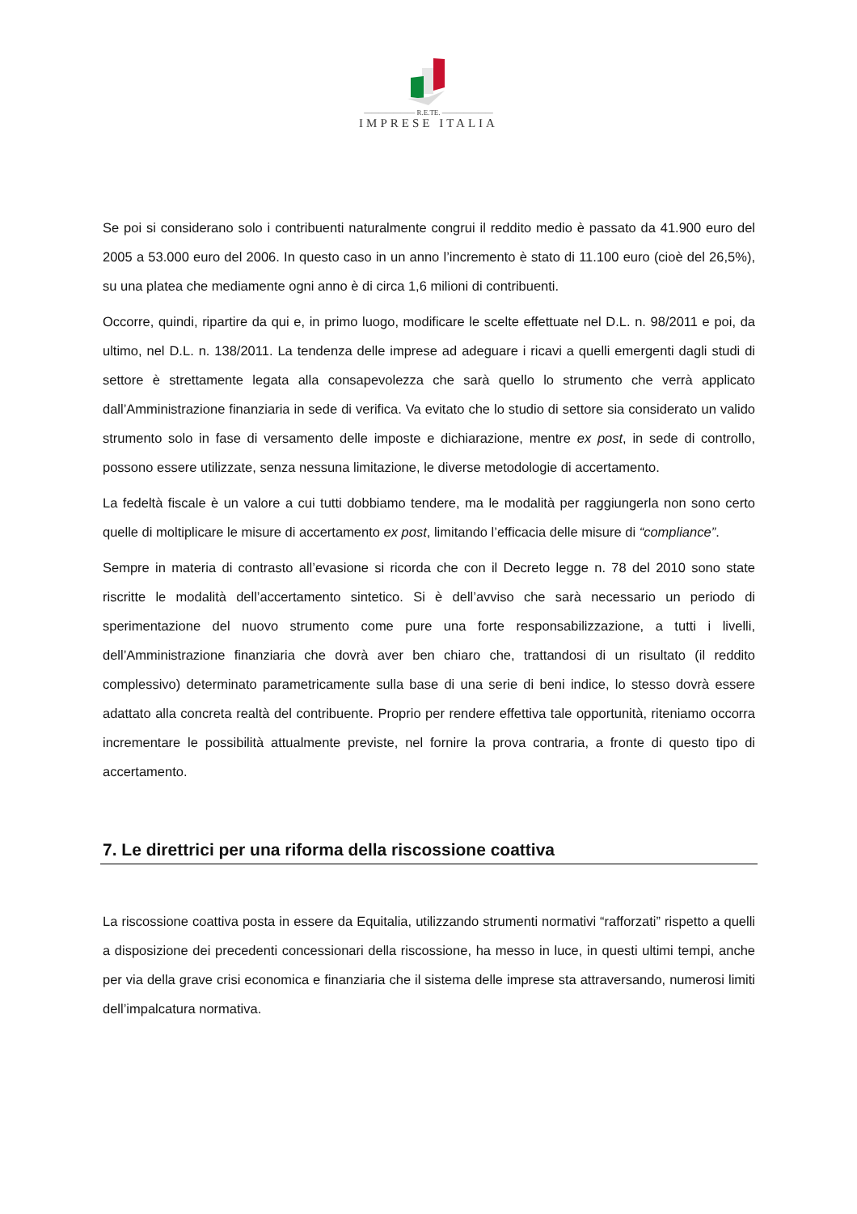——————— R.E.TE. ———————
IMPRESE ITALIA
Se poi si considerano solo i contribuenti naturalmente congrui il reddito medio è passato da 41.900 euro del 2005 a 53.000 euro del 2006. In questo caso in un anno l’incremento è stato di 11.100 euro (cioè del 26,5%), su una platea che mediamente ogni anno è di circa 1,6 milioni di contribuenti.
Occorre, quindi, ripartire da qui e, in primo luogo, modificare le scelte effettuate nel D.L. n. 98/2011 e poi, da ultimo, nel D.L. n. 138/2011. La tendenza delle imprese ad adeguare i ricavi a quelli emergenti dagli studi di settore è strettamente legata alla consapevolezza che sarà quello lo strumento che verrà applicato dall’Amministrazione finanziaria in sede di verifica. Va evitato che lo studio di settore sia considerato un valido strumento solo in fase di versamento delle imposte e dichiarazione, mentre ex post, in sede di controllo, possono essere utilizzate, senza nessuna limitazione, le diverse metodologie di accertamento.
La fedeltà fiscale è un valore a cui tutti dobbiamo tendere, ma le modalità per raggiungerla non sono certo quelle di moltiplicare le misure di accertamento ex post, limitando l’efficacia delle misure di “compliance”.
Sempre in materia di contrasto all’evasione si ricorda che con il Decreto legge n. 78 del 2010 sono state riscritte le modalità dell’accertamento sintetico. Si è dell’avviso che sarà necessario un periodo di sperimentazione del nuovo strumento come pure una forte responsabilizzazione, a tutti i livelli, dell’Amministrazione finanziaria che dovrà aver ben chiaro che, trattandosi di un risultato (il reddito complessivo) determinato parametricamente sulla base di una serie di beni indice, lo stesso dovrà essere adattato alla concreta realtà del contribuente. Proprio per rendere effettiva tale opportunità, riteniamo occorra incrementare le possibilità attualmente previste, nel fornire la prova contraria, a fronte di questo tipo di accertamento.
7. Le direttrici per una riforma della riscossione coattiva
La riscossione coattiva posta in essere da Equitalia, utilizzando strumenti normativi “rafforzati” rispetto a quelli a disposizione dei precedenti concessionari della riscossione, ha messo in luce, in questi ultimi tempi, anche per via della grave crisi economica e finanziaria che il sistema delle imprese sta attraversando, numerosi limiti dell’impalcatura normativa.